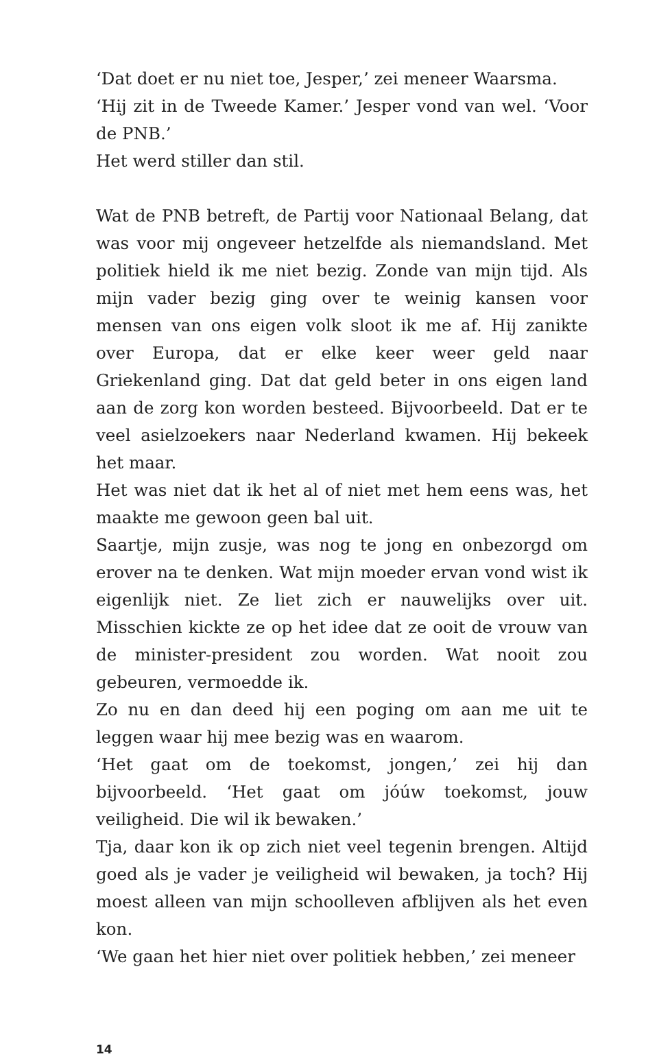‘Dat doet er nu niet toe, Jesper,’ zei meneer Waarsma.
‘Hij zit in de Tweede Kamer.’ Jesper vond van wel. ‘Voor de PNB.’
Het werd stiller dan stil.
Wat de PNB betreft, de Partij voor Nationaal Belang, dat was voor mij ongeveer hetzelfde als niemandsland. Met politiek hield ik me niet bezig. Zonde van mijn tijd. Als mijn vader bezig ging over te weinig kansen voor mensen van ons eigen volk sloot ik me af. Hij zanikte over Europa, dat er elke keer weer geld naar Griekenland ging. Dat dat geld beter in ons eigen land aan de zorg kon worden besteed. Bijvoorbeeld. Dat er te veel asielzoekers naar Nederland kwamen. Hij bekeek het maar.
Het was niet dat ik het al of niet met hem eens was, het maakte me gewoon geen bal uit.
Saartje, mijn zusje, was nog te jong en onbezorgd om erover na te denken. Wat mijn moeder ervan vond wist ik eigenlijk niet. Ze liet zich er nauwelijks over uit. Misschien kickte ze op het idee dat ze ooit de vrouw van de minister-president zou worden. Wat nooit zou gebeuren, vermoedde ik.
Zo nu en dan deed hij een poging om aan me uit te leggen waar hij mee bezig was en waarom.
‘Het gaat om de toekomst, jongen,’ zei hij dan bijvoorbeeld. ‘Het gaat om jóúw toekomst, jouw veiligheid. Die wil ik bewaken.’
Tja, daar kon ik op zich niet veel tegenin brengen. Altijd goed als je vader je veiligheid wil bewaken, ja toch? Hij moest alleen van mijn schoolleven afblijven als het even kon.
‘We gaan het hier niet over politiek hebben,’ zei meneer
14